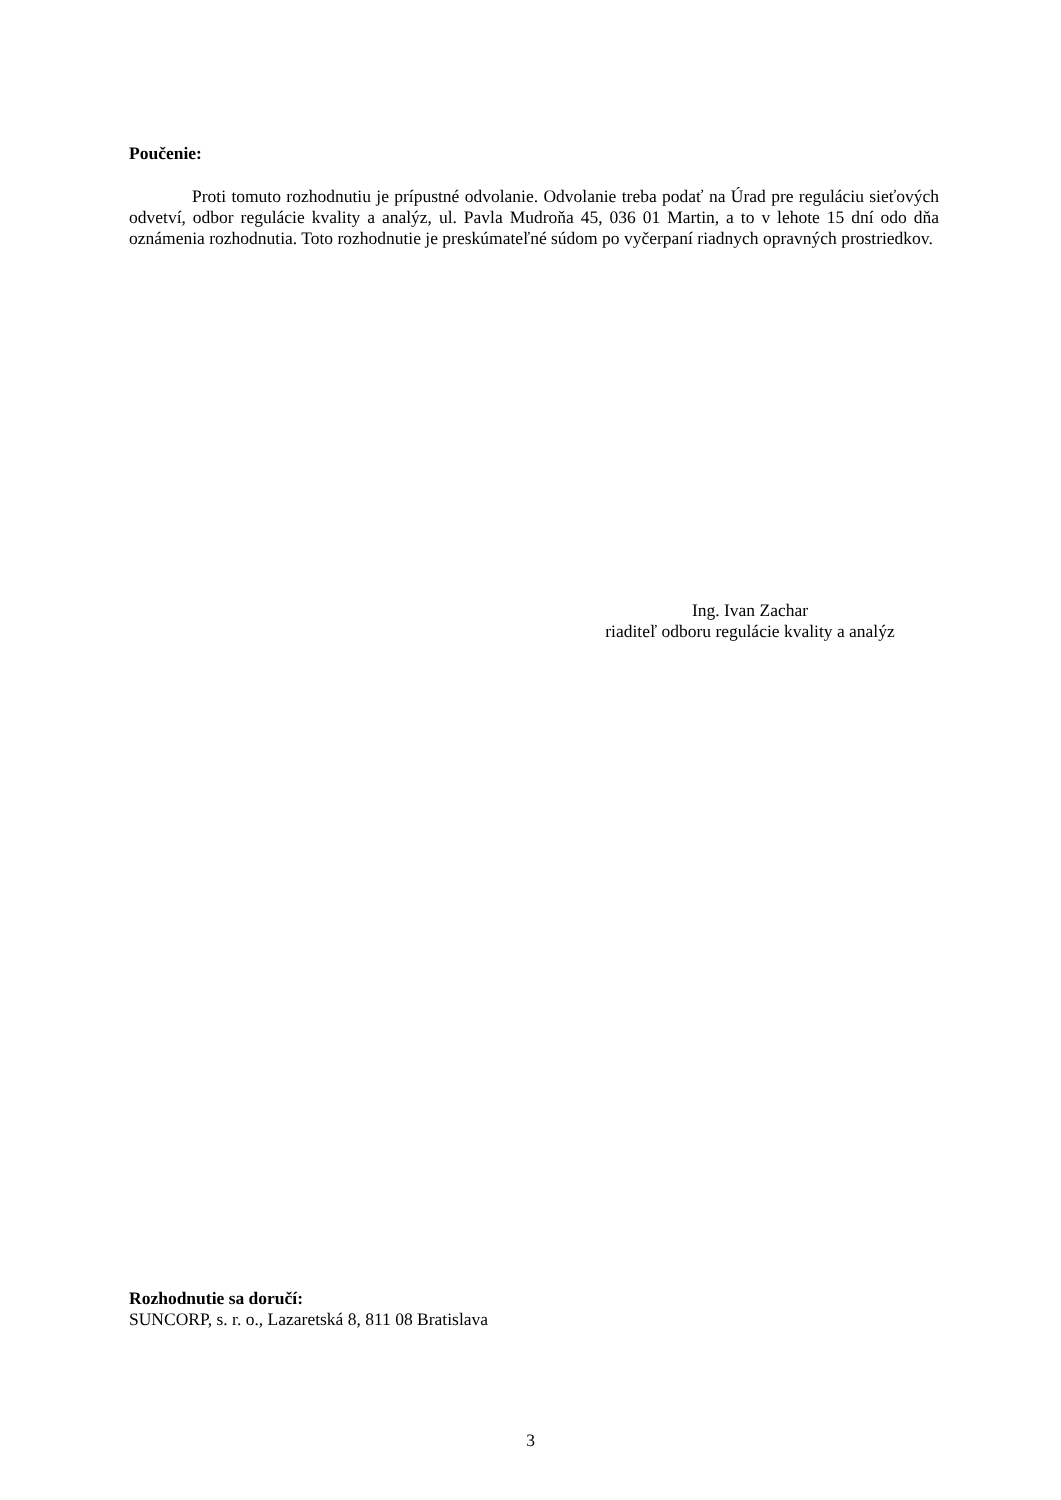Poučenie:
Proti tomuto rozhodnutiu je prípustné odvolanie. Odvolanie treba podať na Úrad pre reguláciu sieťových odvetví, odbor regulácie kvality a analýz, ul. Pavla Mudroňa 45, 036 01 Martin, a to v lehote 15 dní odo dňa oznámenia rozhodnutia. Toto rozhodnutie je preskúmateľné súdom po vyčerpaní riadnych opravných prostriedkov.
Ing. Ivan Zachar
riaditeľ odboru regulácie kvality a analýz
Rozhodnutie sa doručí:
SUNCORP, s. r. o., Lazaretská 8, 811 08 Bratislava
3